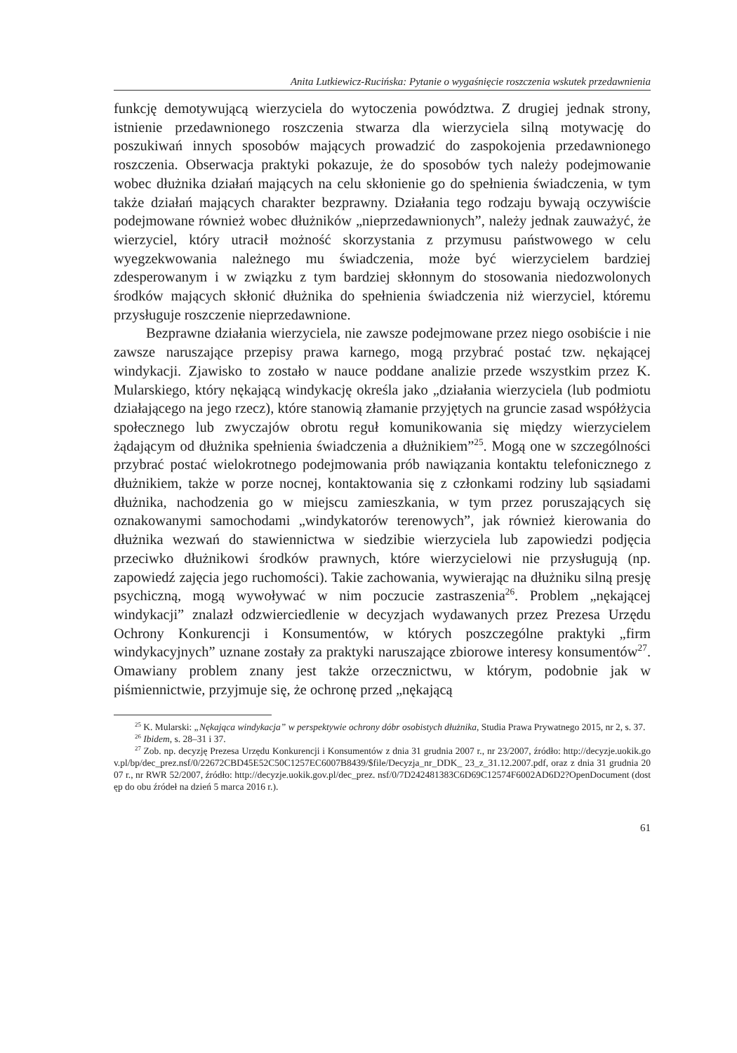Anita Lutkiewicz-Rucińska: Pytanie o wygaśnięcie roszczenia wskutek przedawnienia
funkcję demotywującą wierzyciela do wytoczenia powództwa. Z drugiej jednak strony, istnienie przedawnionego roszczenia stwarza dla wierzyciela silną motywację do poszukiwań innych sposobów mających prowadzić do zaspokojenia przedawnionego roszczenia. Obserwacja praktyki pokazuje, że do sposobów tych należy podejmowanie wobec dłużnika działań mających na celu skłonienie go do spełnienia świadczenia, w tym także działań mających charakter bezprawny. Działania tego rodzaju bywają oczywiście podejmowane również wobec dłużników „nieprzedawnionych”, należy jednak zauważyć, że wierzyciel, który utracił możność skorzystania z przymusu państwowego w celu wyegzekwowania należnego mu świadczenia, może być wierzycielem bardziej zdesperowanym i w związku z tym bardziej skłonnym do stosowania niedozwolonych środków mających skłonić dłużnika do spełnienia świadczenia niż wierzyciel, któremu przysługuje roszczenie nieprzedawnione.
Bezprawne działania wierzyciela, nie zawsze podejmowane przez niego osobiście i nie zawsze naruszające przepisy prawa karnego, mogą przybrać postać tzw. nękającej windykacji. Zjawisko to zostało w nauce poddane analizie przede wszystkim przez K. Mularskiego, który nękającą windykację określa jako „działania wierzyciela (lub podmiotu działającego na jego rzecz), które stanowią złamanie przyjętych na gruncie zasad współżycia społecznego lub zwyczajów obrotu reguł komunikowania się między wierzycielem żądającym od dłużnika spełnienia świadczenia a dłużnikiem”<sup>25</sup>. Mogą one w szczególności przybrać postać wielokrotnego podejmowania prób nawiązania kontaktu telefonicznego z dłużnikiem, także w porze nocnej, kontaktowania się z członkami rodziny lub sąsiadami dłużnika, nachodzenia go w miejscu zamieszkania, w tym przez poruszających się oznakowanymi samochodami „windykatorów terenowych”, jak również kierowania do dłużnika wezwań do stawiennictwa w siedzibie wierzyciela lub zapowiedzi podjęcia przeciwko dłużnikowi środków prawnych, które wierzycielowi nie przysługują (np. zapowiedź zajęcia jego ruchomości). Takie zachowania, wywierając na dłużniku silną presję psychiczną, mogą wywoływać w nim poczucie zastraszenia<sup>26</sup>. Problem „nękającej windykacji” znalazł odzwierciedlenie w decyzjach wydawanych przez Prezesa Urzędu Ochrony Konkurencji i Konsumentów, w których poszczególne praktyki „firm windykacyjnych” uznane zostały za praktyki naruszające zbiorowe interesy konsumentów<sup>27</sup>. Omawiany problem znany jest także orzecznictwu, w którym, podobnie jak w piśmiennictwie, przyjmuje się, że ochronę przed „nękającą
<sup>25</sup> K. Mularski: „Nękająca windykacja” w perspektywie ochrony dóbr osobistych dłużnika, Studia Prawa Prywatnego 2015, nr 2, s. 37.
<sup>26</sup> Ibidem, s. 28–31 i 37.
<sup>27</sup> Zob. np. decyzję Prezesa Urzędu Konkurencji i Konsumentów z dnia 31 grudnia 2007 r., nr 23/2007, źródło: http://decyzje.uokik.gov.pl/bp/dec_prez.nsf/0/22672CBD45E52C50C1257EC6007B8439/$file/Decyzja_nr_DDK_ 23_z_31.12.2007.pdf, oraz z dnia 31 grudnia 2007 r., nr RWR 52/2007, źródło: http://decyzje.uokik.gov.pl/dec_prez. nsf/0/7D242481383C6D69C12574F6002AD6D2?OpenDocument (dostęp do obu źródeł na dzień 5 marca 2016 r.).
61